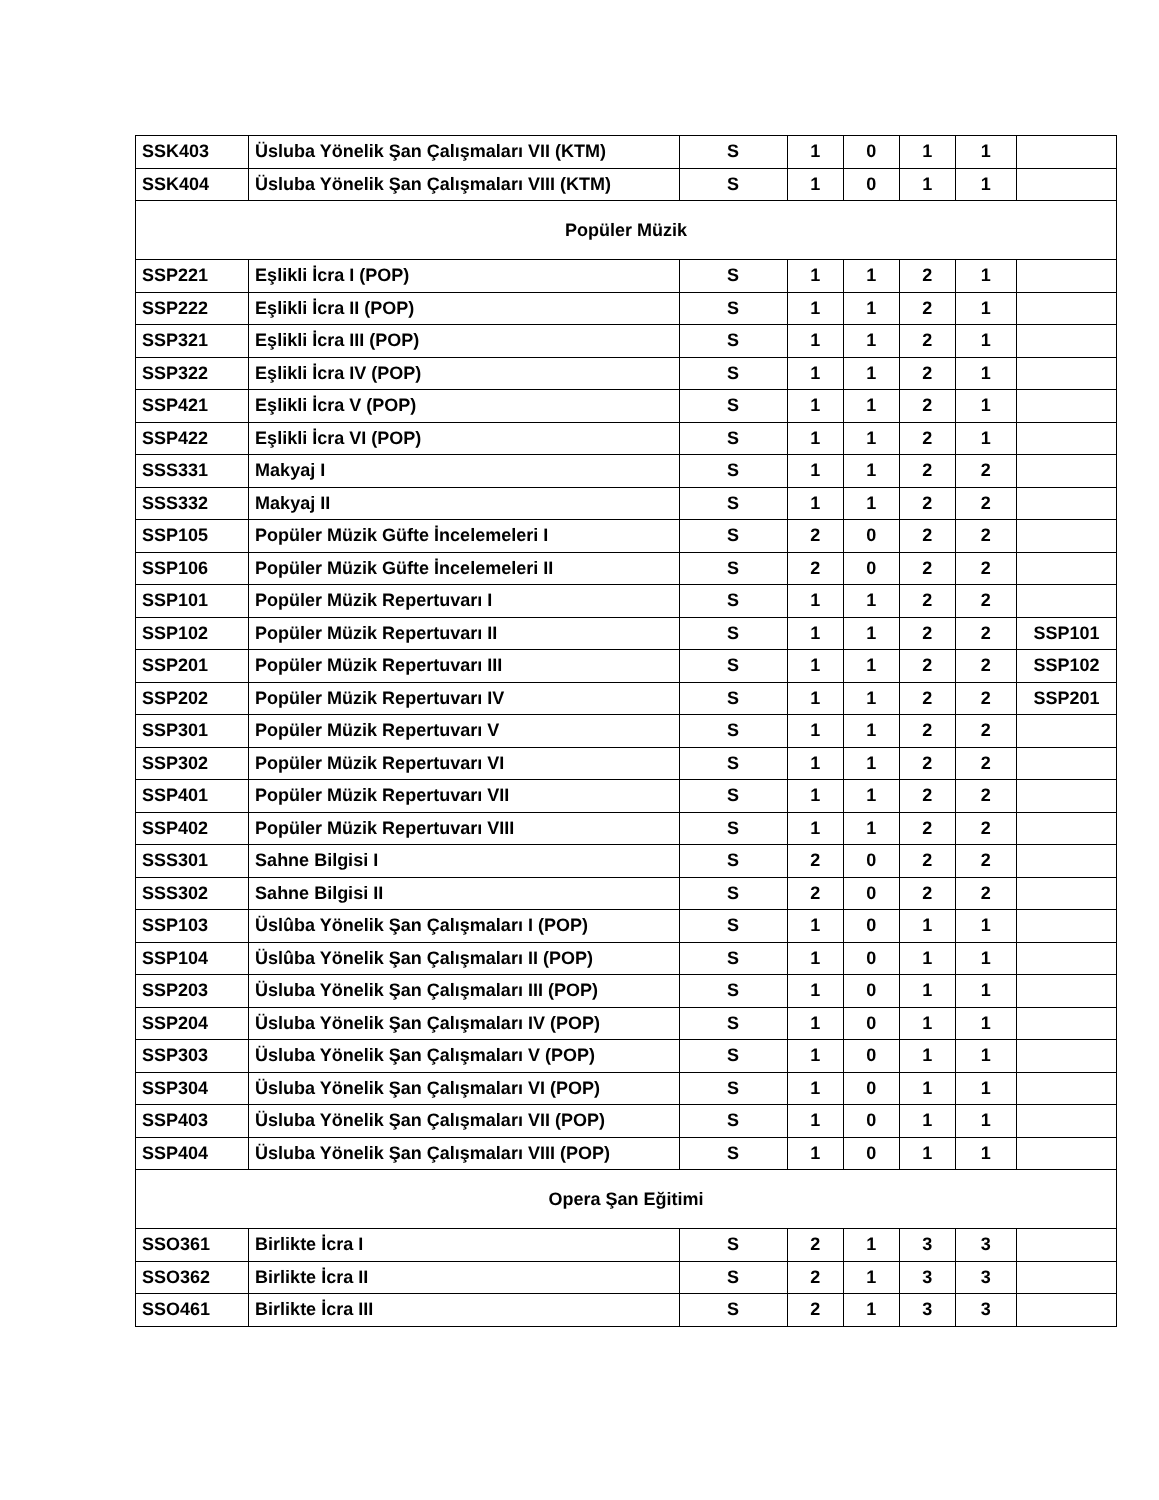| SSK403 | Üsluba Yönelik Şan Çalışmaları VII (KTM) | S | 1 | 0 | 1 | 1 | |
| SSK404 | Üsluba Yönelik Şan Çalışmaları VIII (KTM) | S | 1 | 0 | 1 | 1 | |
| Popüler Müzik | | | | | | | |
| SSP221 | Eşlikli İcra I (POP) | S | 1 | 1 | 2 | 1 | |
| SSP222 | Eşlikli İcra II (POP) | S | 1 | 1 | 2 | 1 | |
| SSP321 | Eşlikli İcra III (POP) | S | 1 | 1 | 2 | 1 | |
| SSP322 | Eşlikli İcra IV (POP) | S | 1 | 1 | 2 | 1 | |
| SSP421 | Eşlikli İcra V (POP) | S | 1 | 1 | 2 | 1 | |
| SSP422 | Eşlikli İcra VI (POP) | S | 1 | 1 | 2 | 1 | |
| SSS331 | Makyaj I | S | 1 | 1 | 2 | 2 | |
| SSS332 | Makyaj II | S | 1 | 1 | 2 | 2 | |
| SSP105 | Popüler Müzik Güfte İncelemeleri I | S | 2 | 0 | 2 | 2 | |
| SSP106 | Popüler Müzik Güfte İncelemeleri II | S | 2 | 0 | 2 | 2 | |
| SSP101 | Popüler Müzik Repertuvarı I | S | 1 | 1 | 2 | 2 | |
| SSP102 | Popüler Müzik Repertuvarı II | S | 1 | 1 | 2 | 2 | SSP101 |
| SSP201 | Popüler Müzik Repertuvarı III | S | 1 | 1 | 2 | 2 | SSP102 |
| SSP202 | Popüler Müzik Repertuvarı IV | S | 1 | 1 | 2 | 2 | SSP201 |
| SSP301 | Popüler Müzik Repertuvarı V | S | 1 | 1 | 2 | 2 | |
| SSP302 | Popüler Müzik Repertuvarı VI | S | 1 | 1 | 2 | 2 | |
| SSP401 | Popüler Müzik Repertuvarı VII | S | 1 | 1 | 2 | 2 | |
| SSP402 | Popüler Müzik Repertuvarı VIII | S | 1 | 1 | 2 | 2 | |
| SSS301 | Sahne Bilgisi I | S | 2 | 0 | 2 | 2 | |
| SSS302 | Sahne Bilgisi II | S | 2 | 0 | 2 | 2 | |
| SSP103 | Üslûba Yönelik Şan Çalışmaları I (POP) | S | 1 | 0 | 1 | 1 | |
| SSP104 | Üslûba Yönelik Şan Çalışmaları II (POP) | S | 1 | 0 | 1 | 1 | |
| SSP203 | Üsluba Yönelik Şan Çalışmaları III (POP) | S | 1 | 0 | 1 | 1 | |
| SSP204 | Üsluba Yönelik Şan Çalışmaları IV (POP) | S | 1 | 0 | 1 | 1 | |
| SSP303 | Üsluba Yönelik Şan Çalışmaları V (POP) | S | 1 | 0 | 1 | 1 | |
| SSP304 | Üsluba Yönelik Şan Çalışmaları VI (POP) | S | 1 | 0 | 1 | 1 | |
| SSP403 | Üsluba Yönelik Şan Çalışmaları VII (POP) | S | 1 | 0 | 1 | 1 | |
| SSP404 | Üsluba Yönelik Şan Çalışmaları VIII (POP) | S | 1 | 0 | 1 | 1 | |
| Opera Şan Eğitimi | | | | | | | |
| SSO361 | Birlikte İcra I | S | 2 | 1 | 3 | 3 | |
| SSO362 | Birlikte İcra II | S | 2 | 1 | 3 | 3 | |
| SSO461 | Birlikte İcra III | S | 2 | 1 | 3 | 3 | |